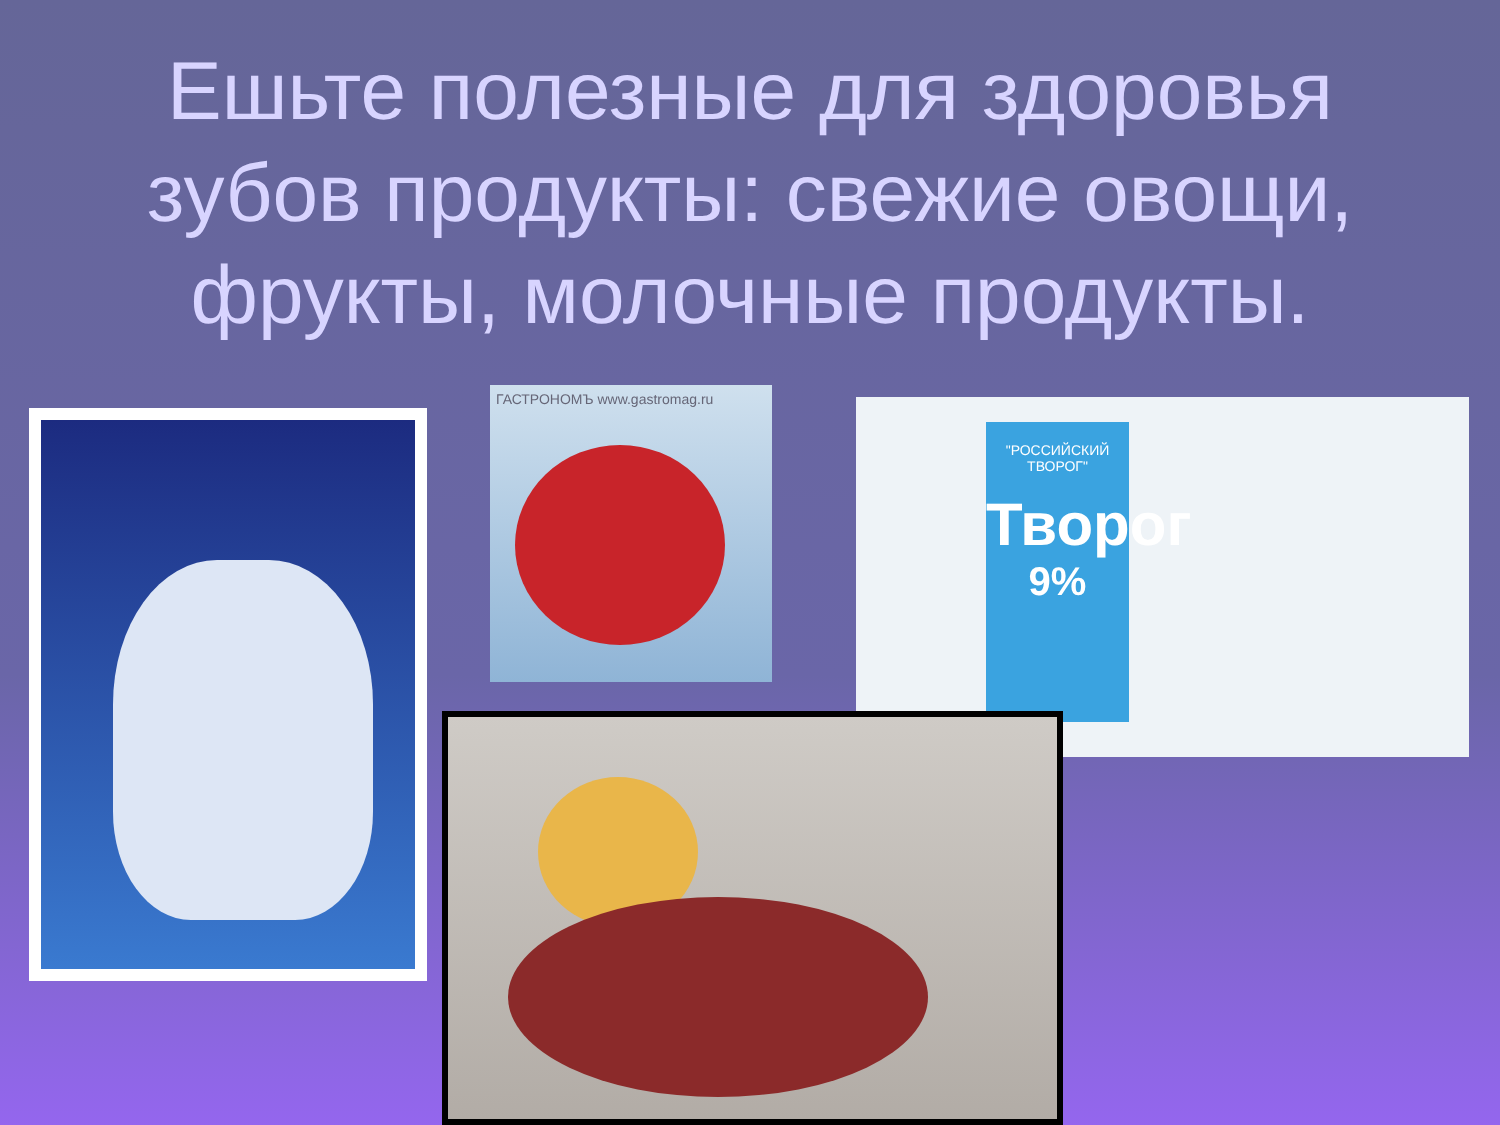Ешьте полезные для здоровья зубов продукты: свежие овощи, фрукты, молочные продукты.
ГАСТРОНОМЪ www.gastromag.ru
"РОССИЙСКИЙ ТВОРОГ"
Творог
9%